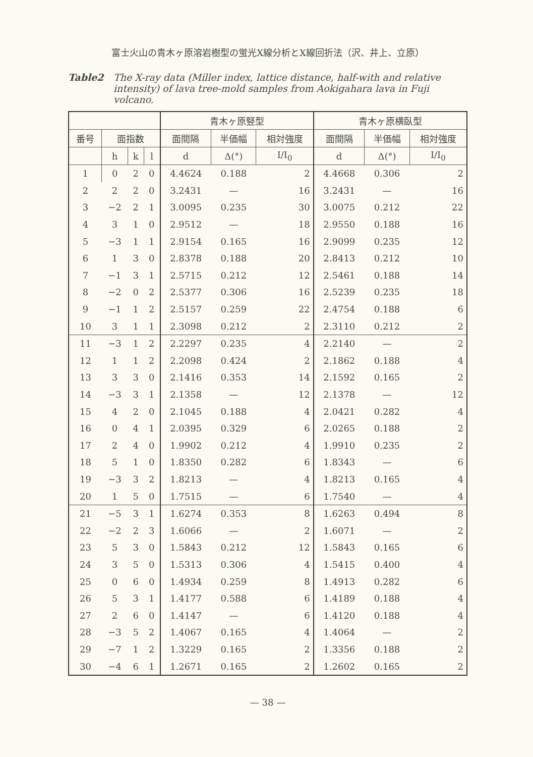富士火山の青木ヶ原溶岩樹型の蛍光X線分析とX線回折法（沢、井上、立原）
Table2 The X-ray data (Miller index, lattice distance, half-with and relative intensity) of lava tree-mold samples from Aokigahara lava in Fuji volcano.
| | | | | 青木ヶ原竪型 | | | 青木ヶ原横臥型 | | |
| --- | --- | --- | --- | --- | --- | --- | --- | --- | --- |
| 番号 | 面指数 | | | 面間隔 | 半価幅 | 相対強度 | 面間隔 | 半価幅 | 相対強度 |
| | h | k | l | d | Δ(°) | I/I<sub>0</sub> | d | Δ(°) | I/I<sub>0</sub> |
| 1 | 0 | 2 | 0 | 4.4624 | 0.188 | 2 | 4.4668 | 0.306 | 2 |
| 2 | 2 | 2 | 0 | 3.2431 | — | 16 | 3.2431 | — | 16 |
| 3 | −2 | 2 | 1 | 3.0095 | 0.235 | 30 | 3.0075 | 0.212 | 22 |
| 4 | 3 | 1 | 0 | 2.9512 | — | 18 | 2.9550 | 0.188 | 16 |
| 5 | −3 | 1 | 1 | 2.9154 | 0.165 | 16 | 2.9099 | 0.235 | 12 |
| 6 | 1 | 3 | 0 | 2.8378 | 0.188 | 20 | 2.8413 | 0.212 | 10 |
| 7 | −1 | 3 | 1 | 2.5715 | 0.212 | 12 | 2.5461 | 0.188 | 14 |
| 8 | −2 | 0 | 2 | 2.5377 | 0.306 | 16 | 2.5239 | 0.235 | 18 |
| 9 | −1 | 1 | 2 | 2.5157 | 0.259 | 22 | 2.4754 | 0.188 | 6 |
| 10 | 3 | 1 | 1 | 2.3098 | 0.212 | 2 | 2.3110 | 0.212 | 2 |
| 11 | −3 | 1 | 2 | 2.2297 | 0.235 | 4 | 2.2140 | — | 2 |
| 12 | 1 | 1 | 2 | 2.2098 | 0.424 | 2 | 2.1862 | 0.188 | 4 |
| 13 | 3 | 3 | 0 | 2.1416 | 0.353 | 14 | 2.1592 | 0.165 | 2 |
| 14 | −3 | 3 | 1 | 2.1358 | — | 12 | 2.1378 | — | 12 |
| 15 | 4 | 2 | 0 | 2.1045 | 0.188 | 4 | 2.0421 | 0.282 | 4 |
| 16 | 0 | 4 | 1 | 2.0395 | 0.329 | 6 | 2.0265 | 0.188 | 2 |
| 17 | 2 | 4 | 0 | 1.9902 | 0.212 | 4 | 1.9910 | 0.235 | 2 |
| 18 | 5 | 1 | 0 | 1.8350 | 0.282 | 6 | 1.8343 | — | 6 |
| 19 | −3 | 3 | 2 | 1.8213 | — | 4 | 1.8213 | 0.165 | 4 |
| 20 | 1 | 5 | 0 | 1.7515 | — | 6 | 1.7540 | — | 4 |
| 21 | −5 | 3 | 1 | 1.6274 | 0.353 | 8 | 1.6263 | 0.494 | 8 |
| 22 | −2 | 2 | 3 | 1.6066 | — | 2 | 1.6071 | — | 2 |
| 23 | 5 | 3 | 0 | 1.5843 | 0.212 | 12 | 1.5843 | 0.165 | 6 |
| 24 | 3 | 5 | 0 | 1.5313 | 0.306 | 4 | 1.5415 | 0.400 | 4 |
| 25 | 0 | 6 | 0 | 1.4934 | 0.259 | 8 | 1.4913 | 0.282 | 6 |
| 26 | 5 | 3 | 1 | 1.4177 | 0.588 | 6 | 1.4189 | 0.188 | 4 |
| 27 | 2 | 6 | 0 | 1.4147 | — | 6 | 1.4120 | 0.188 | 4 |
| 28 | −3 | 5 | 2 | 1.4067 | 0.165 | 4 | 1.4064 | — | 2 |
| 29 | −7 | 1 | 2 | 1.3229 | 0.165 | 2 | 1.3356 | 0.188 | 2 |
| 30 | −4 | 6 | 1 | 1.2671 | 0.165 | 2 | 1.2602 | 0.165 | 2 |
— 38 —